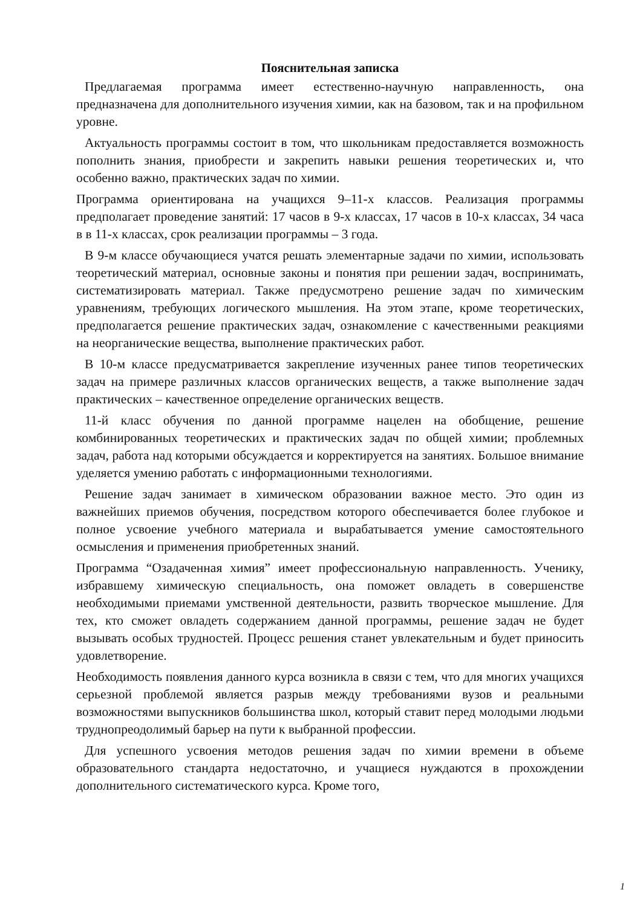Пояснительная записка
Предлагаемая программа имеет естественно-научную направленность, она предназначена для дополнительного изучения химии, как на базовом, так и на профильном уровне.
Актуальность программы состоит в том, что школьникам предоставляется возможность пополнить знания, приобрести и закрепить навыки решения теоретических и, что особенно важно, практических задач по химии.
Программа ориентирована на учащихся 9–11-х классов. Реализация программы предполагает проведение занятий: 17 часов в 9-х классах, 17 часов в 10-х классах, 34 часа в в 11-х классах, срок реализации программы – 3 года.
В 9-м классе обучающиеся учатся решать элементарные задачи по химии, использовать теоретический материал, основные законы и понятия при решении задач, воспринимать, систематизировать материал. Также предусмотрено решение задач по химическим уравнениям, требующих логического мышления. На этом этапе, кроме теоретических, предполагается решение практических задач, ознакомление с качественными реакциями на неорганические вещества, выполнение практических работ.
В 10-м классе предусматривается закрепление изученных ранее типов теоретических задач на примере различных классов органических веществ, а также выполнение задач практических – качественное определение органических веществ.
11-й класс обучения по данной программе нацелен на обобщение, решение комбинированных теоретических и практических задач по общей химии; проблемных задач, работа над которыми обсуждается и корректируется на занятиях. Большое внимание уделяется умению работать с информационными технологиями.
Решение задач занимает в химическом образовании важное место. Это один из важнейших приемов обучения, посредством которого обеспечивается более глубокое и полное усвоение учебного материала и вырабатывается умение самостоятельного осмысления и применения приобретенных знаний.
Программа “Озадаченная химия” имеет профессиональную направленность. Ученику, избравшему химическую специальность, она поможет овладеть в совершенстве необходимыми приемами умственной деятельности, развить творческое мышление. Для тех, кто сможет овладеть содержанием данной программы, решение задач не будет вызывать особых трудностей. Процесс решения станет увлекательным и будет приносить удовлетворение.
Необходимость появления данного курса возникла в связи с тем, что для многих учащихся серьезной проблемой является разрыв между требованиями вузов и реальными возможностями выпускников большинства школ, который ставит перед молодыми людьми труднопреодолимый барьер на пути к выбранной профессии.
Для успешного усвоения методов решения задач по химии времени в объеме образовательного стандарта недостаточно, и учащиеся нуждаются в прохождении дополнительного систематического курса. Кроме того,
1